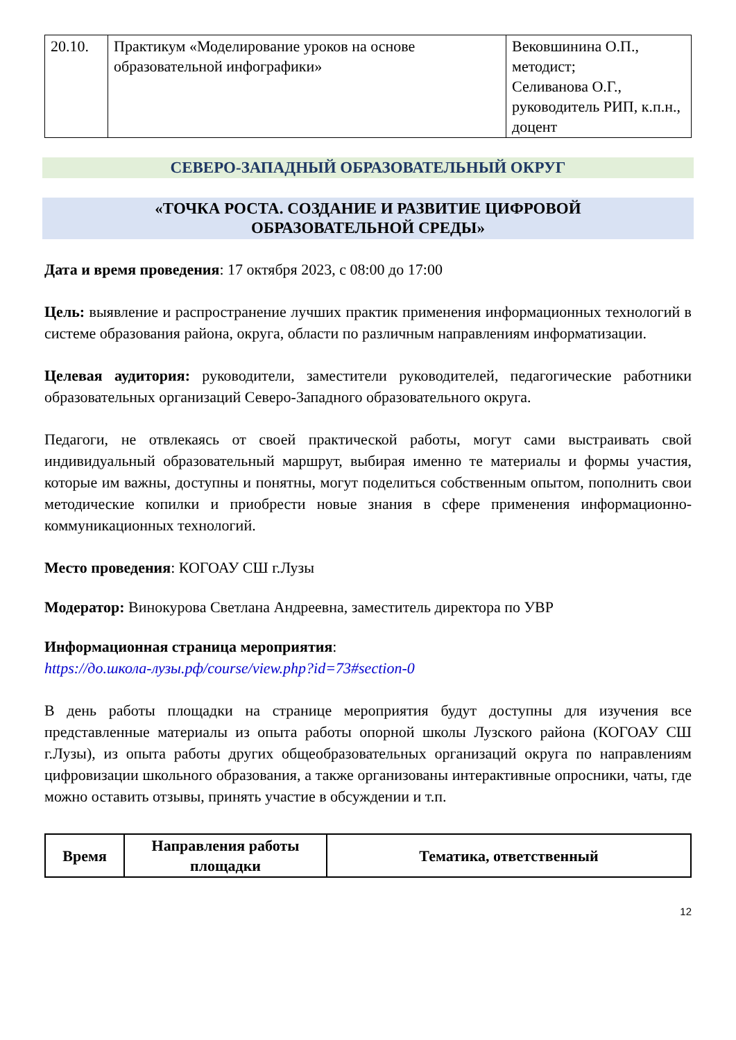| 20.10. | Практикум «Моделирование уроков на основе образовательной инфографики» | Вековшинина О.П., методист; Селиванова О.Г., руководитель РИП, к.п.н., доцент |
СЕВЕРО-ЗАПАДНЫЙ ОБРАЗОВАТЕЛЬНЫЙ ОКРУГ
«ТОЧКА РОСТА. СОЗДАНИЕ И РАЗВИТИЕ ЦИФРОВОЙ
ОБРАЗОВАТЕЛЬНОЙ СРЕДЫ»
Дата и время проведения: 17 октября 2023, с 08:00 до 17:00
Цель: выявление и распространение лучших практик применения информационных технологий в системе образования района, округа, области по различным направлениям информатизации.
Целевая аудитория: руководители, заместители руководителей, педагогические работники образовательных организаций Северо-Западного образовательного округа.
Педагоги, не отвлекаясь от своей практической работы, могут сами выстраивать свой индивидуальный образовательный маршрут, выбирая именно те материалы и формы участия, которые им важны, доступны и понятны, могут поделиться собственным опытом, пополнить свои методические копилки и приобрести новые знания в сфере применения информационно-коммуникационных технологий.
Место проведения: КОГОАУ СШ г.Лузы
Модератор: Винокурова Светлана Андреевна, заместитель директора по УВР
Информационная страница мероприятия:
https://до.школа-лузы.рф/course/view.php?id=73#section-0
В день работы площадки на странице мероприятия будут доступны для изучения все представленные материалы из опыта работы опорной школы Лузского района (КОГОАУ СШ г.Лузы), из опыта работы других общеобразовательных организаций округа по направлениям цифровизации школьного образования, а также организованы интерактивные опросники, чаты, где можно оставить отзывы, принять участие в обсуждении и т.п.
| Время | Направления работы площадки | Тематика, ответственный |
| --- | --- | --- |
12